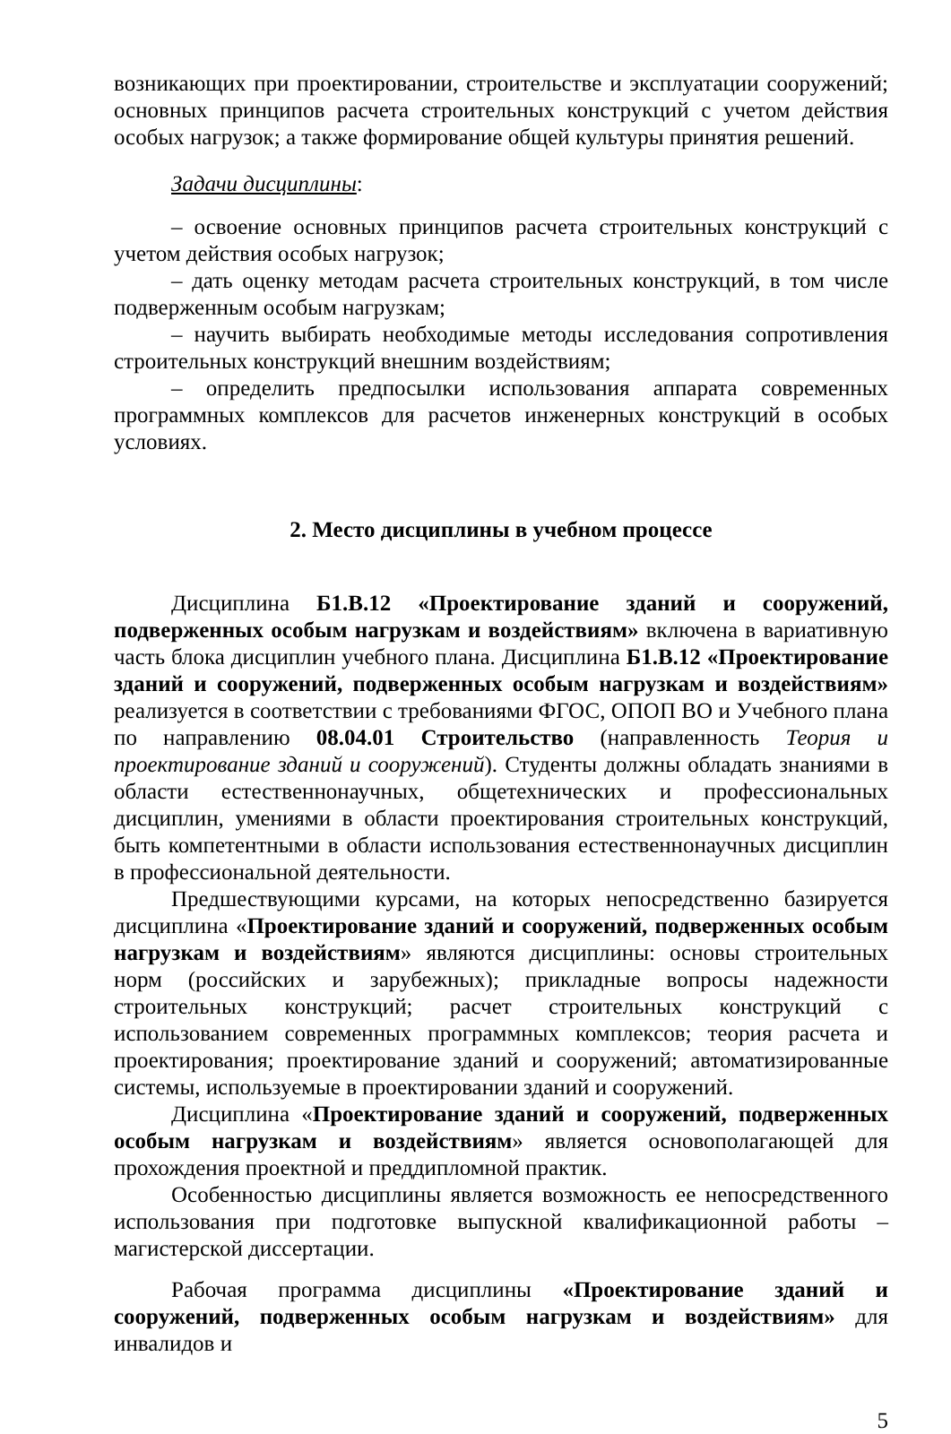возникающих при проектировании, строительстве и эксплуатации сооружений; основных принципов расчета строительных конструкций с учетом действия особых нагрузок; а также формирование общей культуры принятия решений.
Задачи дисциплины:
– освоение основных принципов расчета строительных конструкций с учетом действия особых нагрузок;
– дать оценку методам расчета строительных конструкций, в том числе подверженным особым нагрузкам;
– научить выбирать необходимые методы исследования сопротивления строительных конструкций внешним воздействиям;
– определить предпосылки использования аппарата современных программных комплексов для расчетов инженерных конструкций в особых условиях.
2. Место дисциплины в учебном процессе
Дисциплина Б1.В.12 «Проектирование зданий и сооружений, подверженных особым нагрузкам и воздействиям» включена в вариативную часть блока дисциплин учебного плана. Дисциплина Б1.В.12 «Проектирование зданий и сооружений, подверженных особым нагрузкам и воздействиям» реализуется в соответствии с требованиями ФГОС, ОПОП ВО и Учебного плана по направлению 08.04.01 Строительство (направленность Теория и проектирование зданий и сооружений). Студенты должны обладать знаниями в области естественнонаучных, общетехнических и профессиональных дисциплин, умениями в области проектирования строительных конструкций, быть компетентными в области использования естественнонаучных дисциплин в профессиональной деятельности.
Предшествующими курсами, на которых непосредственно базируется дисциплина «Проектирование зданий и сооружений, подверженных особым нагрузкам и воздействиям» являются дисциплины: основы строительных норм (российских и зарубежных); прикладные вопросы надежности строительных конструкций; расчет строительных конструкций с использованием современных программных комплексов; теория расчета и проектирования; проектирование зданий и сооружений; автоматизированные системы, используемые в проектировании зданий и сооружений.
Дисциплина «Проектирование зданий и сооружений, подверженных особым нагрузкам и воздействиям» является основополагающей для прохождения проектной и преддипломной практик.
Особенностью дисциплины является возможность ее непосредственного использования при подготовке выпускной квалификационной работы – магистерской диссертации.
Рабочая программа дисциплины «Проектирование зданий и сооружений, подверженных особым нагрузкам и воздействиям» для инвалидов и
5